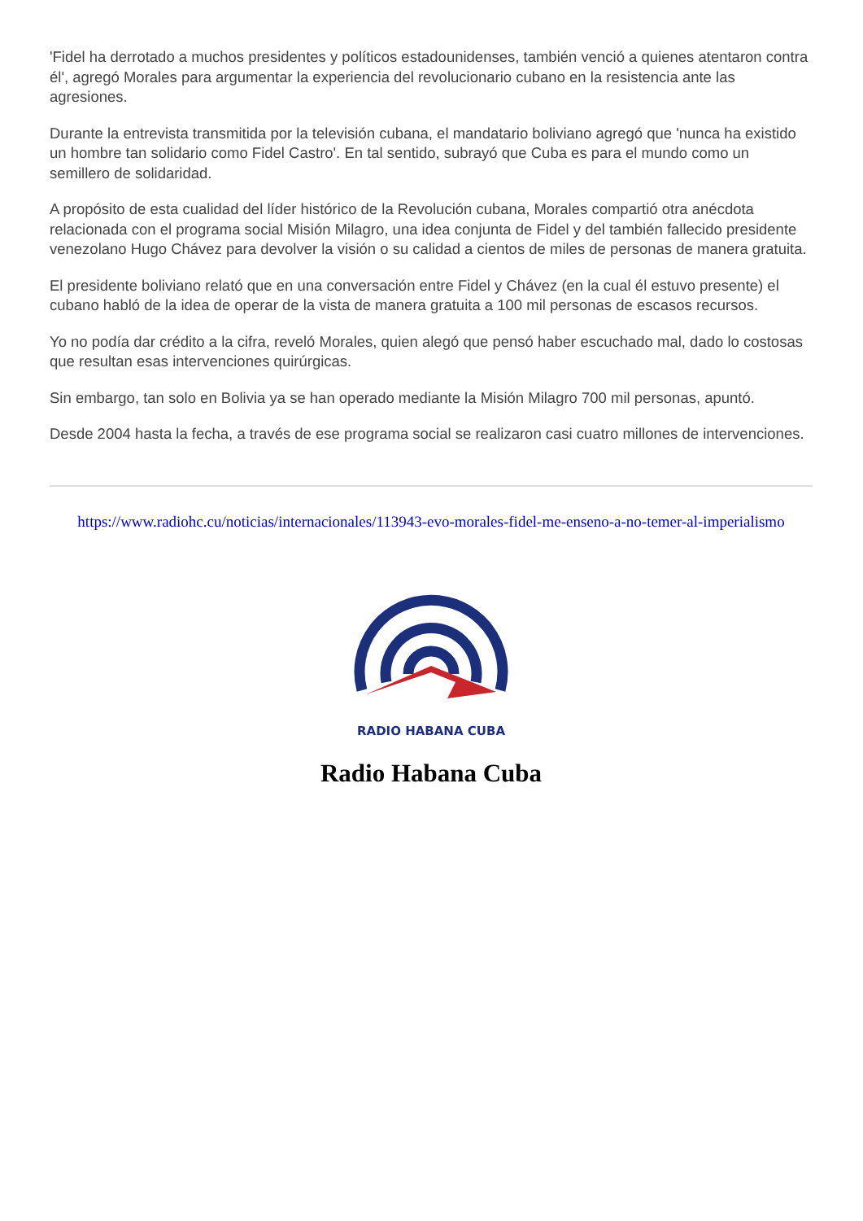'Fidel ha derrotado a muchos presidentes y políticos estadounidenses, también venció a quienes atentaron contra él', agregó Morales para argumentar la experiencia del revolucionario cubano en la resistencia ante las agresiones.
Durante la entrevista transmitida por la televisión cubana, el mandatario boliviano agregó que 'nunca ha existido un hombre tan solidario como Fidel Castro'. En tal sentido, subrayó que Cuba es para el mundo como un semillero de solidaridad.
A propósito de esta cualidad del líder histórico de la Revolución cubana, Morales compartió otra anécdota relacionada con el programa social Misión Milagro, una idea conjunta de Fidel y del también fallecido presidente venezolano Hugo Chávez para devolver la visión o su calidad a cientos de miles de personas de manera gratuita.
El presidente boliviano relató que en una conversación entre Fidel y Chávez (en la cual él estuvo presente) el cubano habló de la idea de operar de la vista de manera gratuita a 100 mil personas de escasos recursos.
Yo no podía dar crédito a la cifra, reveló Morales, quien alegó que pensó haber escuchado mal, dado lo costosas que resultan esas intervenciones quirúrgicas.
Sin embargo, tan solo en Bolivia ya se han operado mediante la Misión Milagro 700 mil personas, apuntó.
Desde 2004 hasta la fecha, a través de ese programa social se realizaron casi cuatro millones de intervenciones.
https://www.radiohc.cu/noticias/internacionales/113943-evo-morales-fidel-me-enseno-a-no-temer-al-imperialismo
RADIO HABANA CUBA
Radio Habana Cuba